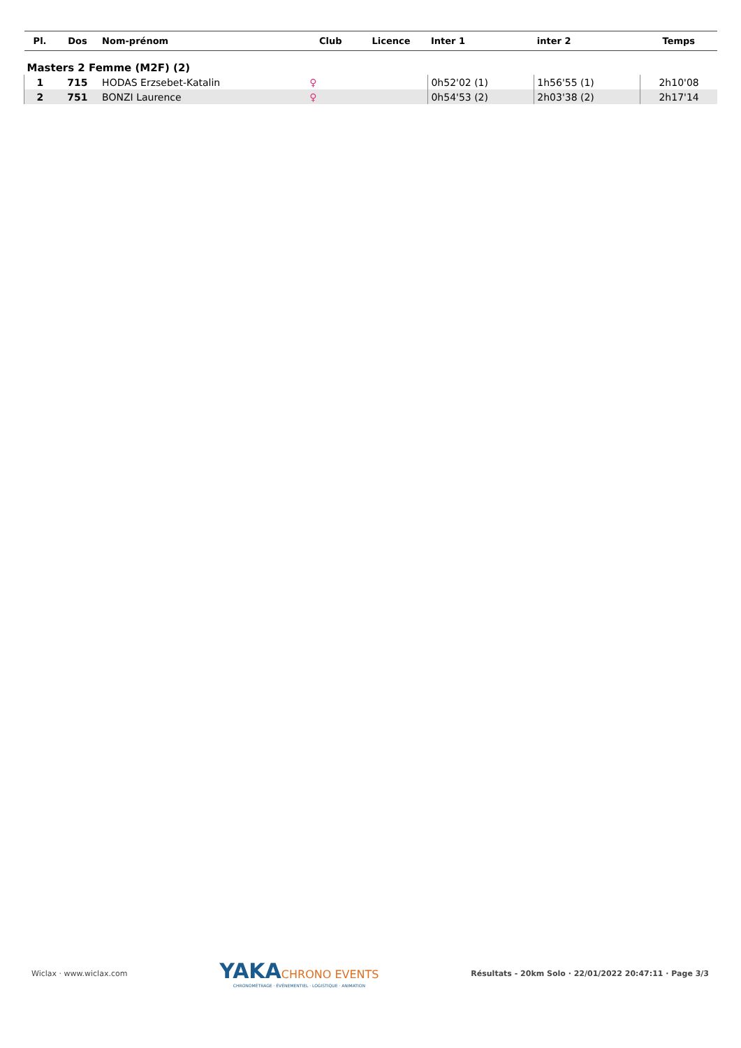| Pl. | Dos | Nom-prénom | Club | Licence | Inter 1 | inter 2 | Temps |
| --- | --- | --- | --- | --- | --- | --- | --- |
| Masters 2 Femme (M2F) (2) | | | | | | | |
| 1 | 715 | HODAS Erzsebet-Katalin | ♀ | | 0h52'02 (1) | 1h56'55 (1) | 2h10'08 |
| 2 | 751 | BONZI Laurence | ♀ | | 0h54'53 (2) | 2h03'38 (2) | 2h17'14 |
Wiclax · www.wiclax.com
YAKACHRONO EVENTS
CHRONOMÉTRAGE · ÉVÉNEMENTIEL · LOGISTIQUE · ANIMATION
Résultats - 20km Solo · 22/01/2022 20:47:11 · Page 3/3